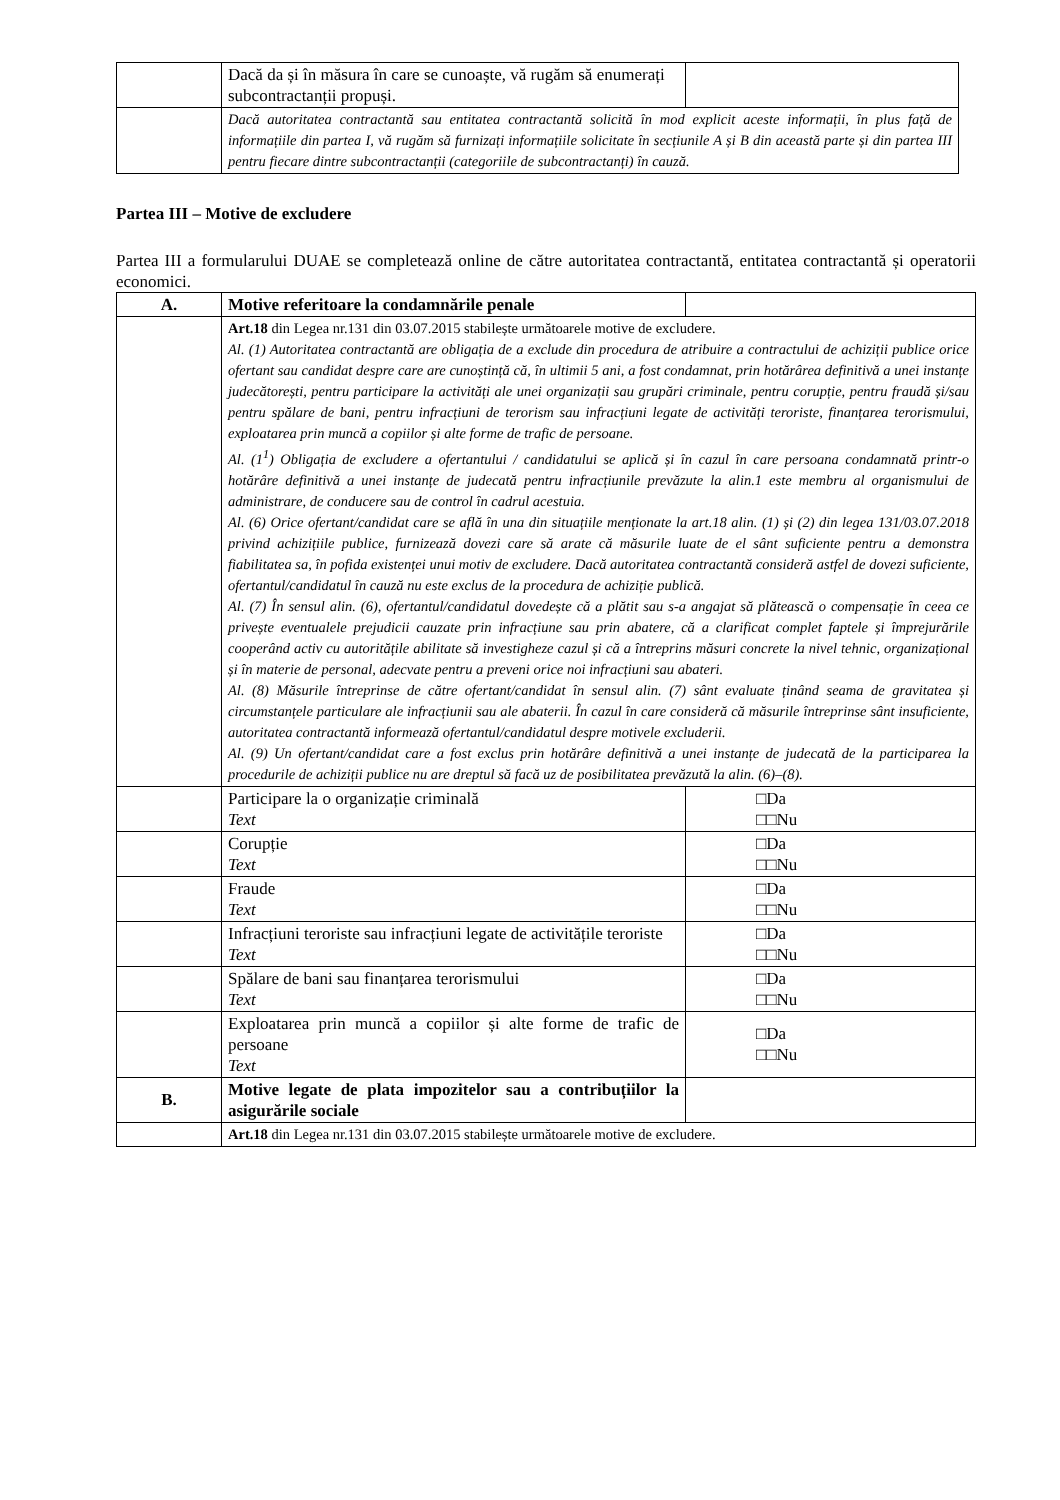| | Dacă da și în măsura în care se cunoaște, vă rugăm să enumerați subcontractanții propuși. | |
| | Dacă autoritatea contractantă sau entitatea contractantă solicită în mod explicit aceste informații, în plus față de informațiile din partea I, vă rugăm să furnizați informațiile solicitate în secțiunile A și B din această parte și din partea III pentru fiecare dintre subcontractanții (categoriile de subcontractanți) în cauză. | |
Partea III – Motive de excludere
Partea III a formularului DUAE se completează online de către autoritatea contractantă, entitatea contractantă și operatorii economici.
| A. | Motive referitoare la condamnările penale | |
| | Art.18 din Legea nr.131 din 03.07.2015 stabilește următoarele motive de excludere. Al. (1) Autoritatea contractantă are obligația de a exclude din procedura de atribuire a contractului de achiziții publice orice ofertant sau candidat despre care are cunoștință că, în ultimii 5 ani, a fost condamnat, prin hotărârea definitivă a unei instanțe judecătorești, pentru participare la activități ale unei organizații sau grupări criminale, pentru corupție, pentru fraudă și/sau pentru spălare de bani, pentru infracțiuni de terorism sau infracțiuni legate de activități teroriste, finanțarea terorismului, exploatarea prin muncă a copiilor și alte forme de trafic de persoane. Al. (1<sup>1</sup>) Obligația de excludere a ofertantului / candidatului se aplică și în cazul în care persoana condamnată printr-o hotărâre definitivă a unei instanțe de judecată pentru infracțiunile prevăzute la alin.1 este membru al organismului de administrare, de conducere sau de control în cadrul acestuia. Al. (6) Orice ofertant/candidat care se află în una din situațiile menționate la art.18 alin. (1) și (2) din legea 131/03.07.2018 privind achizițiile publice, furnizează dovezi care să arate că măsurile luate de el sânt suficiente pentru a demonstra fiabilitatea sa, în pofida existenței unui motiv de excludere. Dacă autoritatea contractantă consideră astfel de dovezi suficiente, ofertantul/candidatul în cauză nu este exclus de la procedura de achiziție publică. Al. (7) În sensul alin. (6), ofertantul/candidatul dovedește că a plătit sau s-a angajat să plătească o compensație în ceea ce privește eventualele prejudicii cauzate prin infracțiune sau prin abatere, că a clarificat complet faptele și împrejurările cooperând activ cu autoritățile abilitate să investigheze cazul și că a întreprins măsuri concrete la nivel tehnic, organizațional și în materie de personal, adecvate pentru a preveni orice noi infracțiuni sau abateri. Al. (8) Măsurile întreprinse de către ofertant/candidat în sensul alin. (7) sânt evaluate ținând seama de gravitatea și circumstanțele particulare ale infracțiunii sau ale abaterii. În cazul în care consideră că măsurile întreprinse sânt insuficiente, autoritatea contractantă informează ofertantul/candidatul despre motivele excluderii. Al. (9) Un ofertant/candidat care a fost exclus prin hotărâre definitivă a unei instanțe de judecată de la participarea la procedurile de achiziții publice nu are dreptul să facă uz de posibilitatea prevăzută la alin. (6)–(8). | |
| | Participare la o organizație criminală Text | □Da □□Nu |
| | Corupție Text | □Da □□Nu |
| | Fraude Text | □Da □□Nu |
| | Infracțiuni teroriste sau infracțiuni legate de activitățile teroriste Text | □Da □□Nu |
| | Spălare de bani sau finanțarea terorismului Text | □Da □□Nu |
| | Exploatarea prin muncă a copiilor și alte forme de trafic de persoane Text | □Da □□Nu |
| B. | Motive legate de plata impozitelor sau a contribuțiilor la asigurările sociale | |
| | Art.18 din Legea nr.131 din 03.07.2015 stabilește următoarele motive de excludere. | |